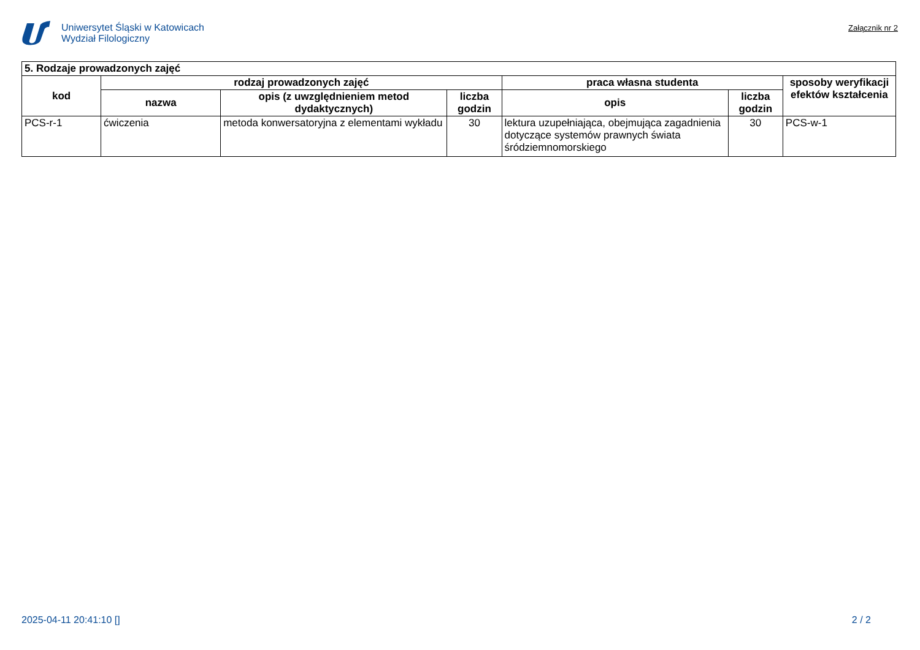Uniwersytet Śląski w Katowicach
Wydział Filologiczny
Załącznik nr 2
| 5. Rodzaje prowadzonych zajęć | | | | | | |
| --- | --- | --- | --- | --- | --- | --- |
| kod | rodzaj prowadzonych zajęć | | | praca własna studenta | | sposoby weryfikacji efektów kształcenia |
| | nazwa | opis (z uwzględnieniem metod dydaktycznych) | liczba godzin | opis | liczba godzin | |
| PCS-r-1 | ćwiczenia | metoda konwersatoryjna z elementami wykładu | 30 | lektura uzupełniająca, obejmująca zagadnienia dotyczące systemów prawnych świata śródziemnomorskiego | 30 | PCS-w-1 |
2025-04-11 20:41:10 [] 2 / 2